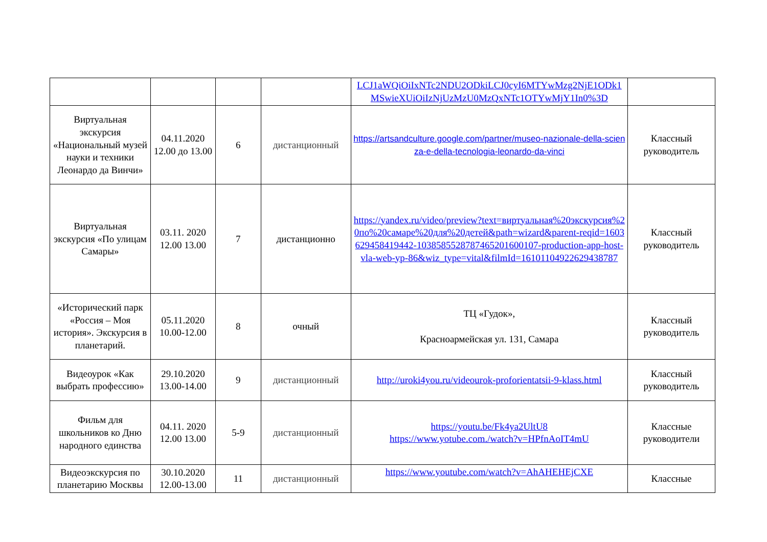| | | | | LCJ1aWQiOiIxNTc2NDU2ODkiLCJ0cyI6MTYwMzg2NjE1ODk1MSwieXUiOiIzNjUzMzU0MzQxNTc1OTYwMjY1In0%3D | |
| Виртуальная экскурсия «Национальный музей науки и техники Леонардо да Винчи» | 04.11.2020 12.00 до 13.00 | 6 | дистанционный | https://artsandculture.google.com/partner/museo-nazionale-della-scienza-e-della-tecnologia-leonardo-da-vinci | Классный руководитель |
| Виртуальная экскурсия «По улицам Самары» | 03.11. 2020 12.00 13.00 | 7 | дистанционно | https://yandex.ru/video/preview?text=виртуальная%20экскурсия%20по%20самаре%20для%20детей&path=wizard&parent-reqid=1603629458419442-1038585528787465201600107-production-app-host-vla-web-yp-86&wiz_type=vital&filmId=16101104922629438787 | Классный руководитель |
| «Исторический парк «Россия – Моя история». Экскурсия в планетарий. | 05.11.2020 10.00-12.00 | 8 | очный | ТЦ «Гудок», Красноармейская ул. 131, Самара | Классный руководитель |
| Видеоурок «Как выбрать профессию» | 29.10.2020 13.00-14.00 | 9 | дистанционный | http://uroki4you.ru/videourok-proforientatsii-9-klass.html | Классный руководитель |
| Фильм для школьников ко Дню народного единства | 04.11. 2020 12.00 13.00 | 5-9 | дистанционный | https://youtu.be/Fk4ya2UltU8 https://www.yotube.com./watch?v=HPfnAoIT4mU | Классные руководители |
| Видеоэкскурсия по планетарию Москвы | 30.10.2020 12.00-13.00 | 11 | дистанционный | https://www.youtube.com/watch?v=AhAHEHEjCXE | Классные |